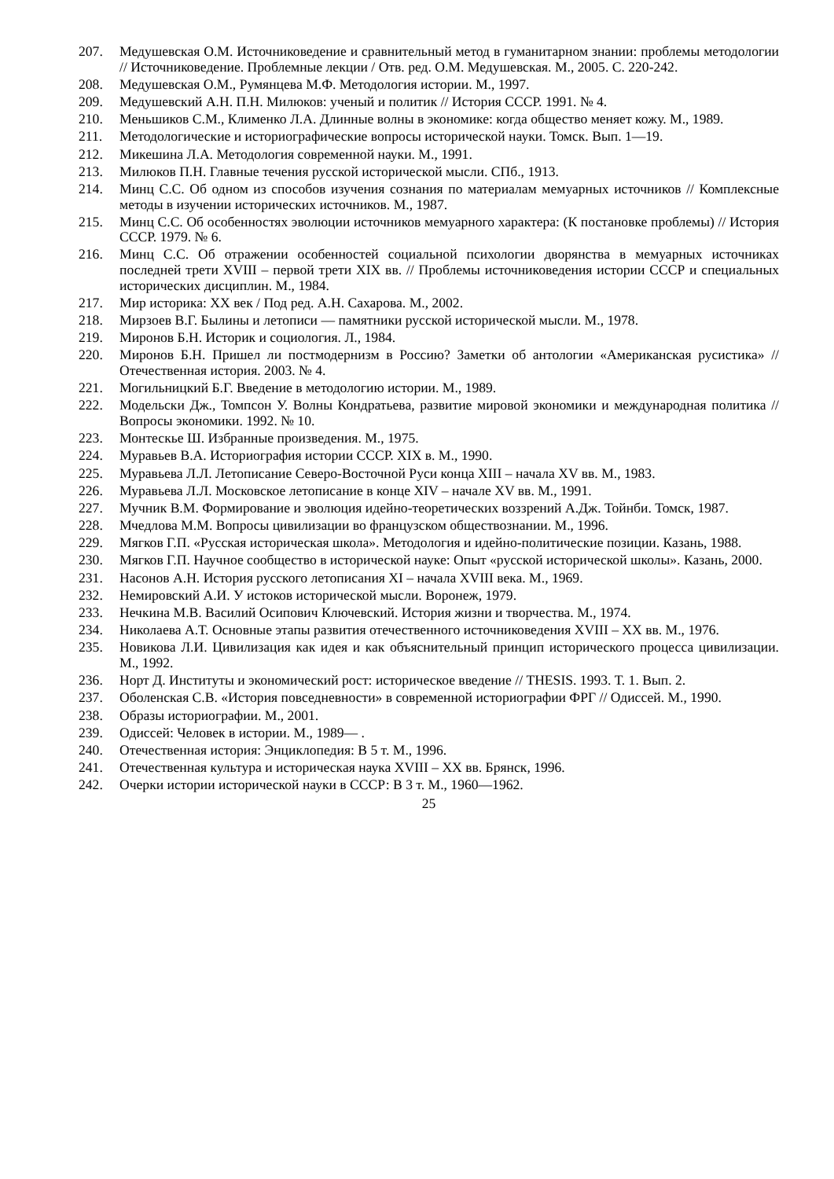207. Медушевская О.М. Источниковедение и сравнительный метод в гуманитарном знании: проблемы методологии // Источниковедение. Проблемные лекции / Отв. ред. О.М. Медушевская. М., 2005. С. 220-242.
208. Медушевская О.М., Румянцева М.Ф. Методология истории. М., 1997.
209. Медушевский А.Н. П.Н. Милюков: ученый и политик // История СССР. 1991. № 4.
210. Меньшиков С.М., Клименко Л.А. Длинные волны в экономике: когда общество меняет кожу. М., 1989.
211. Методологические и историографические вопросы исторической науки. Томск. Вып. 1—19.
212. Микешина Л.А. Методология современной науки. М., 1991.
213. Милюков П.Н. Главные течения русской исторической мысли. СПб., 1913.
214. Минц С.С. Об одном из способов изучения сознания по материалам мемуарных источников // Комплексные методы в изучении исторических источников. М., 1987.
215. Минц С.С. Об особенностях эволюции источников мемуарного характера: (К постановке проблемы) // История СССР. 1979. № 6.
216. Минц С.С. Об отражении особенностей социальной психологии дворянства в мемуарных источниках последней трети XVIII – первой трети XIX вв. // Проблемы источниковедения истории СССР и специальных исторических дисциплин. М., 1984.
217. Мир историка: XX век / Под ред. А.Н. Сахарова. М., 2002.
218. Мирзоев В.Г. Былины и летописи — памятники русской исторической мысли. М., 1978.
219. Миронов Б.Н. Историк и социология. Л., 1984.
220. Миронов Б.Н. Пришел ли постмодернизм в Россию? Заметки об антологии «Американская русистика» // Отечественная история. 2003. № 4.
221. Могильницкий Б.Г. Введение в методологию истории. М., 1989.
222. Модельски Дж., Томпсон У. Волны Кондратьева, развитие мировой экономики и международная политика // Вопросы экономики. 1992. № 10.
223. Монтескье Ш. Избранные произведения. М., 1975.
224. Муравьев В.А. Историография истории СССР. XIX в. М., 1990.
225. Муравьева Л.Л. Летописание Северо-Восточной Руси конца XIII – начала XV вв. М., 1983.
226. Муравьева Л.Л. Московское летописание в конце XIV – начале XV вв. М., 1991.
227. Мучник В.М. Формирование и эволюция идейно-теоретических воззрений А.Дж. Тойнби. Томск, 1987.
228. Мчедлова М.М. Вопросы цивилизации во французском обществознании. М., 1996.
229. Мягков Г.П. «Русская историческая школа». Методология и идейно-политические позиции. Казань, 1988.
230. Мягков Г.П. Научное сообщество в исторической науке: Опыт «русской исторической школы». Казань, 2000.
231. Насонов А.Н. История русского летописания XI – начала XVIII века. М., 1969.
232. Немировский А.И. У истоков исторической мысли. Воронеж, 1979.
233. Нечкина М.В. Василий Осипович Ключевский. История жизни и творчества. М., 1974.
234. Николаева А.Т. Основные этапы развития отечественного источниковедения XVIII – XX вв. М., 1976.
235. Новикова Л.И. Цивилизация как идея и как объяснительный принцип исторического процесса цивилизации. М., 1992.
236. Норт Д. Институты и экономический рост: историческое введение // THESIS. 1993. Т. 1. Вып. 2.
237. Оболенская С.В. «История повседневности» в современной историографии ФРГ // Одиссей. М., 1990.
238. Образы историографии. М., 2001.
239. Одиссей: Человек в истории. М., 1989— .
240. Отечественная история: Энциклопедия: В 5 т. М., 1996.
241. Отечественная культура и историческая наука XVIII – XX вв. Брянск, 1996.
242. Очерки истории исторической науки в СССР: В 3 т. М., 1960—1962.
25